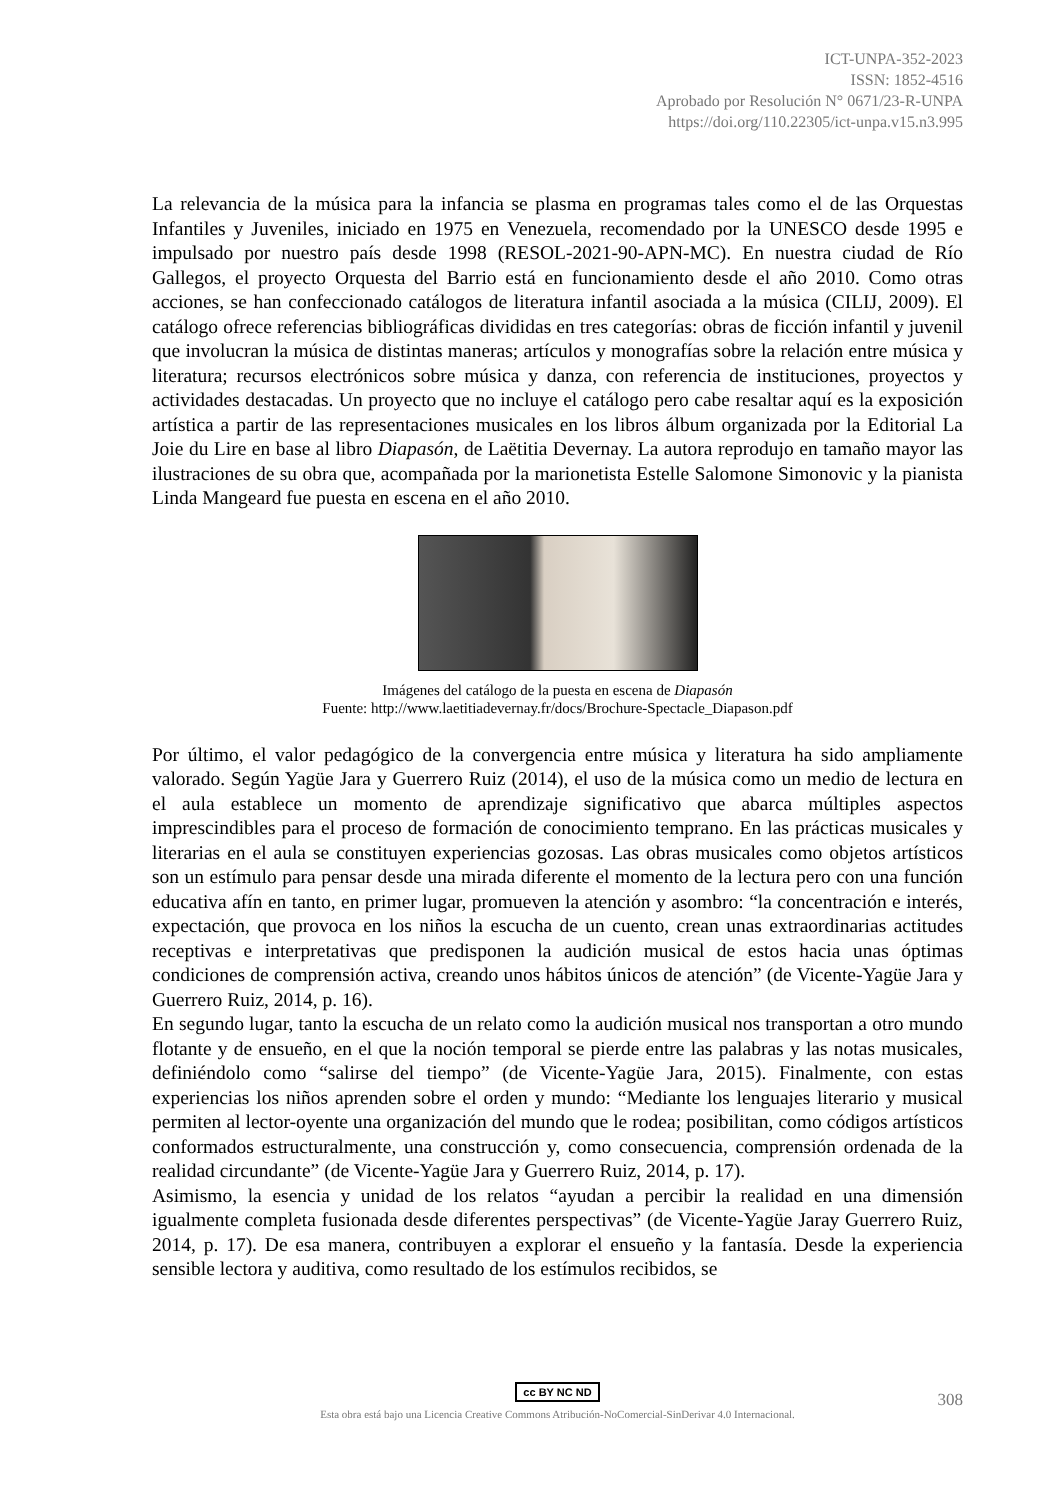ICT-UNPA-352-2023
ISSN: 1852-4516
Aprobado por Resolución N° 0671/23-R-UNPA
https://doi.org/110.22305/ict-unpa.v15.n3.995
La relevancia de la música para la infancia se plasma en programas tales como el de las Orquestas Infantiles y Juveniles, iniciado en 1975 en Venezuela, recomendado por la UNESCO desde 1995 e impulsado por nuestro país desde 1998 (RESOL-2021-90-APN-MC). En nuestra ciudad de Río Gallegos, el proyecto Orquesta del Barrio está en funcionamiento desde el año 2010. Como otras acciones, se han confeccionado catálogos de literatura infantil asociada a la música (CILIJ, 2009). El catálogo ofrece referencias bibliográficas divididas en tres categorías: obras de ficción infantil y juvenil que involucran la música de distintas maneras; artículos y monografías sobre la relación entre música y literatura; recursos electrónicos sobre música y danza, con referencia de instituciones, proyectos y actividades destacadas. Un proyecto que no incluye el catálogo pero cabe resaltar aquí es la exposición artística a partir de las representaciones musicales en los libros álbum organizada por la Editorial La Joie du Lire en base al libro Diapasón, de Laëtitia Devernay. La autora reprodujo en tamaño mayor las ilustraciones de su obra que, acompañada por la marionetista Estelle Salomone Simonovic y la pianista Linda Mangeard fue puesta en escena en el año 2010.
Imágenes del catálogo de la puesta en escena de Diapasón
Fuente: http://www.laetitiadevernay.fr/docs/Brochure-Spectacle_Diapason.pdf
Por último, el valor pedagógico de la convergencia entre música y literatura ha sido ampliamente valorado. Según Yagüe Jara y Guerrero Ruiz (2014), el uso de la música como un medio de lectura en el aula establece un momento de aprendizaje significativo que abarca múltiples aspectos imprescindibles para el proceso de formación de conocimiento temprano. En las prácticas musicales y literarias en el aula se constituyen experiencias gozosas. Las obras musicales como objetos artísticos son un estímulo para pensar desde una mirada diferente el momento de la lectura pero con una función educativa afín en tanto, en primer lugar, promueven la atención y asombro: “la concentración e interés, expectación, que provoca en los niños la escucha de un cuento, crean unas extraordinarias actitudes receptivas e interpretativas que predisponen la audición musical de estos hacia unas óptimas condiciones de comprensión activa, creando unos hábitos únicos de atención” (de Vicente-Yagüe Jara y Guerrero Ruiz, 2014, p. 16).
En segundo lugar, tanto la escucha de un relato como la audición musical nos transportan a otro mundo flotante y de ensueño, en el que la noción temporal se pierde entre las palabras y las notas musicales, definiéndolo como “salirse del tiempo” (de Vicente-Yagüe Jara, 2015). Finalmente, con estas experiencias los niños aprenden sobre el orden y mundo: “Mediante los lenguajes literario y musical permiten al lector-oyente una organización del mundo que le rodea; posibilitan, como códigos artísticos conformados estructuralmente, una construcción y, como consecuencia, comprensión ordenada de la realidad circundante” (de Vicente-Yagüe Jara y Guerrero Ruiz, 2014, p. 17).
Asimismo, la esencia y unidad de los relatos “ayudan a percibir la realidad en una dimensión igualmente completa fusionada desde diferentes perspectivas” (de Vicente-Yagüe Jaray Guerrero Ruiz, 2014, p. 17). De esa manera, contribuyen a explorar el ensueño y la fantasía. Desde la experiencia sensible lectora y auditiva, como resultado de los estímulos recibidos, se
cc BY NC ND
308
Esta obra está bajo una Licencia Creative Commons Atribución-NoComercial-SinDerivar 4.0 Internacional.